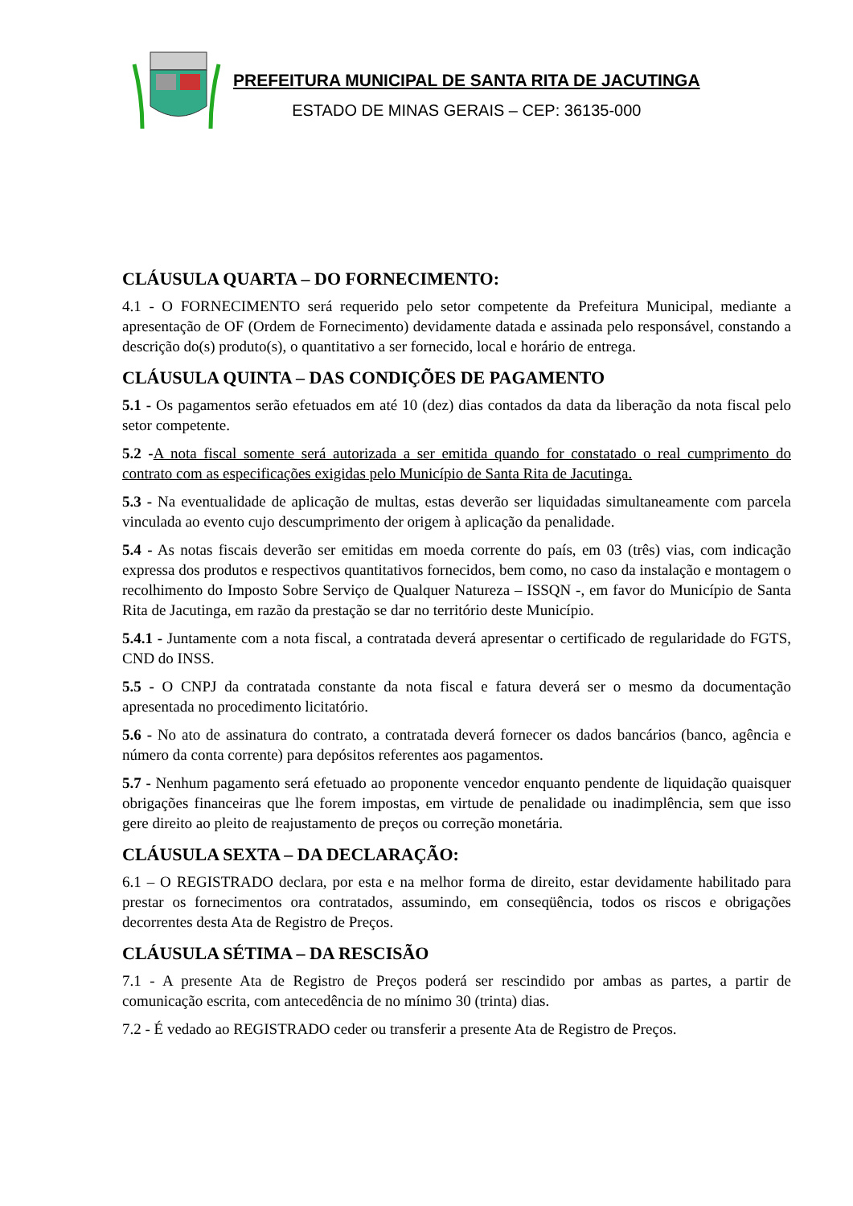PREFEITURA MUNICIPAL DE SANTA RITA DE JACUTINGA
ESTADO DE MINAS GERAIS – CEP: 36135-000
CLÁUSULA QUARTA – DO FORNECIMENTO:
4.1 - O FORNECIMENTO será requerido pelo setor competente da Prefeitura Municipal, mediante a apresentação de OF (Ordem de Fornecimento) devidamente datada e assinada pelo responsável, constando a descrição do(s) produto(s), o quantitativo a ser fornecido, local e horário de entrega.
CLÁUSULA QUINTA – DAS CONDIÇÕES DE PAGAMENTO
5.1 - Os pagamentos serão efetuados em até 10 (dez) dias contados da data da liberação da nota fiscal pelo setor competente.
5.2 -A nota fiscal somente será autorizada a ser emitida quando for constatado o real cumprimento do contrato com as especificações exigidas pelo Município de Santa Rita de Jacutinga.
5.3 - Na eventualidade de aplicação de multas, estas deverão ser liquidadas simultaneamente com parcela vinculada ao evento cujo descumprimento der origem à aplicação da penalidade.
5.4 - As notas fiscais deverão ser emitidas em moeda corrente do país, em 03 (três) vias, com indicação expressa dos produtos e respectivos quantitativos fornecidos, bem como, no caso da instalação e montagem o recolhimento do Imposto Sobre Serviço de Qualquer Natureza – ISSQN -, em favor do Município de Santa Rita de Jacutinga, em razão da prestação se dar no território deste Município.
5.4.1 - Juntamente com a nota fiscal, a contratada deverá apresentar o certificado de regularidade do FGTS, CND do INSS.
5.5 - O CNPJ da contratada constante da nota fiscal e fatura deverá ser o mesmo da documentação apresentada no procedimento licitatório.
5.6 - No ato de assinatura do contrato, a contratada deverá fornecer os dados bancários (banco, agência e número da conta corrente) para depósitos referentes aos pagamentos.
5.7 - Nenhum pagamento será efetuado ao proponente vencedor enquanto pendente de liquidação quaisquer obrigações financeiras que lhe forem impostas, em virtude de penalidade ou inadimplência, sem que isso gere direito ao pleito de reajustamento de preços ou correção monetária.
CLÁUSULA SEXTA – DA DECLARAÇÃO:
6.1 – O REGISTRADO declara, por esta e na melhor forma de direito, estar devidamente habilitado para prestar os fornecimentos ora contratados, assumindo, em conseqüência, todos os riscos e obrigações decorrentes desta Ata de Registro de Preços.
CLÁUSULA SÉTIMA – DA RESCISÃO
7.1 - A presente Ata de Registro de Preços poderá ser rescindido por ambas as partes, a partir de comunicação escrita, com antecedência de no mínimo 30 (trinta) dias.
7.2 - É vedado ao REGISTRADO ceder ou transferir a presente Ata de Registro de Preços.